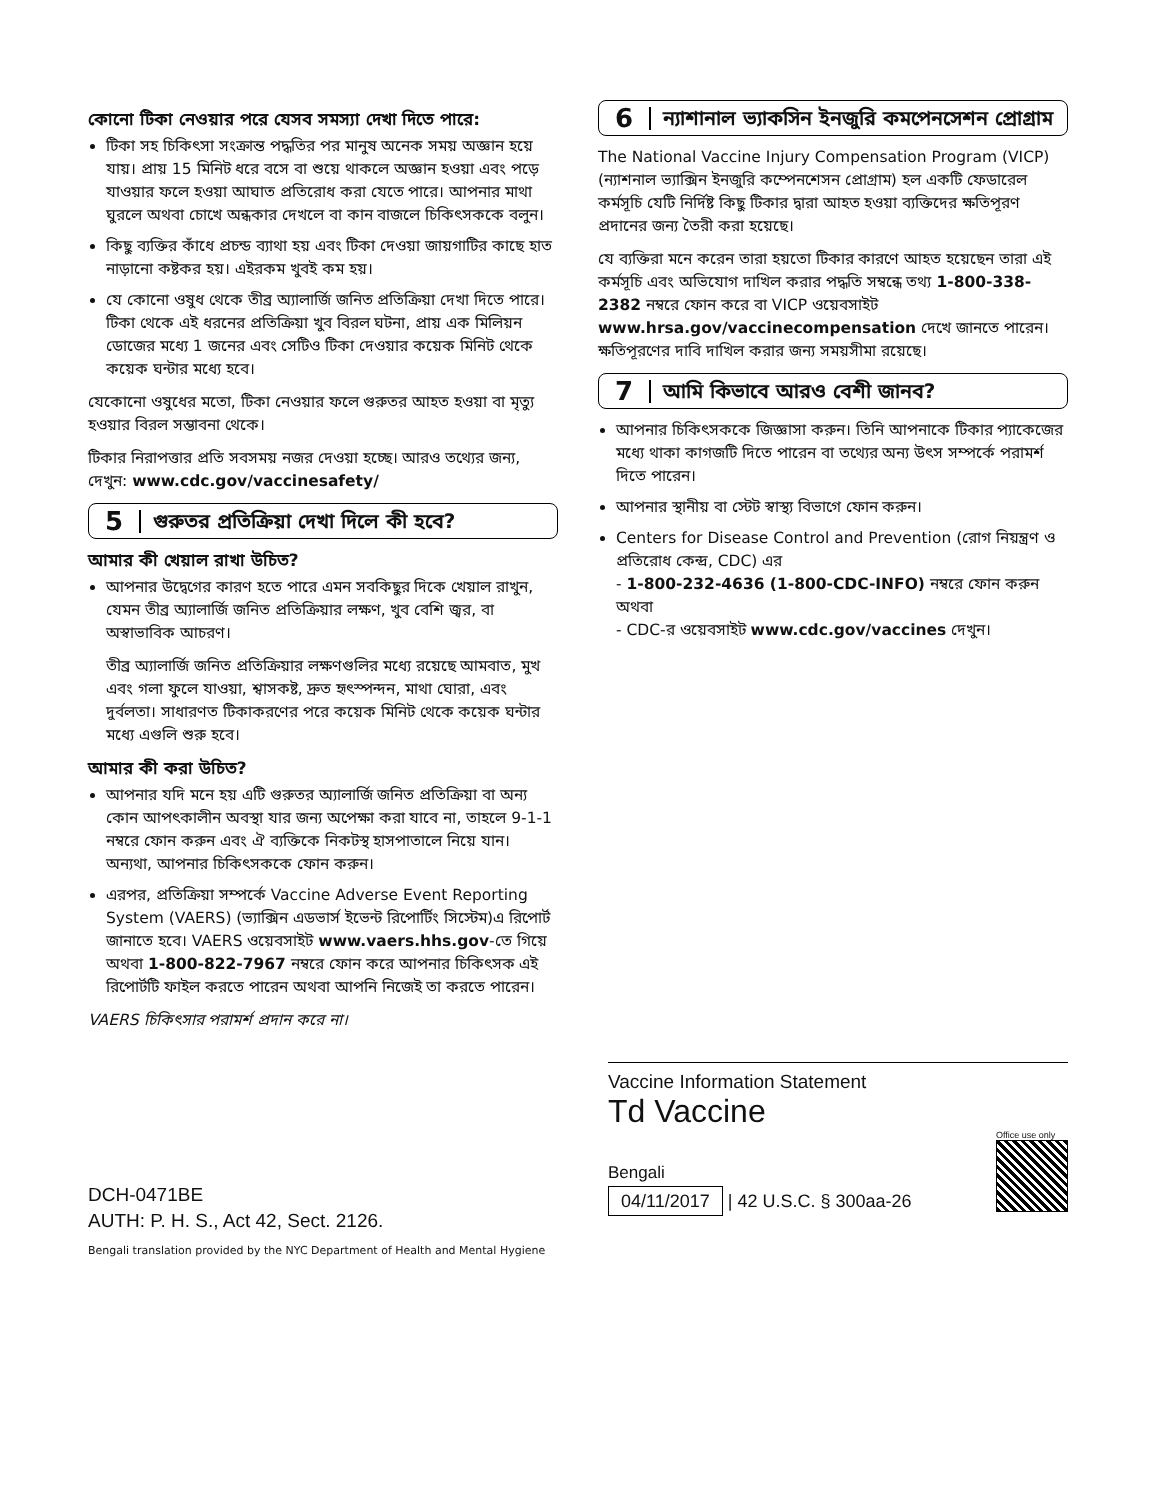কোনো টিকা নেওয়ার পরে যেসব সমস্যা দেখা দিতে পারে:
টিকা সহ চিকিৎসা সংক্রান্ত পদ্ধতির পর মানুষ অনেক সময় অজ্ঞান হয়ে যায়। প্রায় 15 মিনিট ধরে বসে বা শুয়ে থাকলে অজ্ঞান হওয়া এবং পড়ে যাওয়ার ফলে হওয়া আঘাত প্রতিরোধ করা যেতে পারে। আপনার মাথা ঘুরলে অথবা চোখে অন্ধকার দেখলে বা কান বাজলে চিকিৎসককে বলুন।
কিছু ব্যক্তির কাঁধে প্রচন্ড ব্যাথা হয় এবং টিকা দেওয়া জায়গাটির কাছে হাত নাড়ানো কষ্টকর হয়। এইরকম খুবই কম হয়।
যে কোনো ওষুধ থেকে তীব্র অ্যালার্জি জনিত প্রতিক্রিয়া দেখা দিতে পারে। টিকা থেকে এই ধরনের প্রতিক্রিয়া খুব বিরল ঘটনা, প্রায় এক মিলিয়ন ডোজের মধ্যে 1 জনের এবং সেটিও টিকা দেওয়ার কয়েক মিনিট থেকে কয়েক ঘন্টার মধ্যে হবে।
যেকোনো ওষুধের মতো, টিকা নেওয়ার ফলে গুরুতর আহত হওয়া বা মৃত্যু হওয়ার বিরল সম্ভাবনা থেকে।
টিকার নিরাপত্তার প্রতি সবসময় নজর দেওয়া হচ্ছে। আরও তথ্যের জন্য, দেখুন: www.cdc.gov/vaccinesafety/
5
গুরুতর প্রতিক্রিয়া দেখা দিলে কী হবে?
আমার কী খেয়াল রাখা উচিত?
আপনার উদ্বেগের কারণ হতে পারে এমন সবকিছুর দিকে খেয়াল রাখুন, যেমন তীব্র অ্যালার্জি জনিত প্রতিক্রিয়ার লক্ষণ, খুব বেশি জ্বর, বা অস্বাভাবিক আচরণ।
তীব্র অ্যালার্জি জনিত প্রতিক্রিয়ার লক্ষণগুলির মধ্যে রয়েছে আমবাত, মুখ এবং গলা ফুলে যাওয়া, শ্বাসকষ্ট, দ্রুত হৃৎস্পন্দন, মাথা ঘোরা, এবং দুর্বলতা। সাধারণত টিকাকরণের পরে কয়েক মিনিট থেকে কয়েক ঘন্টার মধ্যে এগুলি শুরু হবে।
আমার কী করা উচিত?
আপনার যদি মনে হয় এটি গুরুতর অ্যালার্জি জনিত প্রতিক্রিয়া বা অন্য কোন আপৎকালীন অবস্থা যার জন্য অপেক্ষা করা যাবে না, তাহলে 9-1-1 নম্বরে ফোন করুন এবং ঐ ব্যক্তিকে নিকটস্থ হাসপাতালে নিয়ে যান। অন্যথা, আপনার চিকিৎসককে ফোন করুন।
এরপর, প্রতিক্রিয়া সম্পর্কে Vaccine Adverse Event Reporting System (VAERS) (ভ্যাক্সিন এডভার্স ইভেন্ট রিপোর্টিং সিস্টেম)এ রিপোর্ট জানাতে হবে। VAERS ওয়েবসাইট www.vaers.hhs.gov-তে গিয়ে অথবা 1-800-822-7967 নম্বরে ফোন করে আপনার চিকিৎসক এই রিপোর্টটি ফাইল করতে পারেন অথবা আপনি নিজেই তা করতে পারেন।
VAERS চিকিৎসার পরামর্শ প্রদান করে না।
6
ন্যাশানাল ভ্যাকসিন ইনজুরি কমপেনসেশন প্রোগ্রাম
The National Vaccine Injury Compensation Program (VICP) (ন্যাশনাল ভ্যাক্সিন ইনজুরি কম্পেনশেসন প্রোগ্রাম) হল একটি ফেডারেল কর্মসূচি যেটি নির্দিষ্ট কিছু টিকার দ্বারা আহত হওয়া ব্যক্তিদের ক্ষতিপূরণ প্রদানের জন্য তৈরী করা হয়েছে।
যে ব্যক্তিরা মনে করেন তারা হয়তো টিকার কারণে আহত হয়েছেন তারা এই কর্মসূচি এবং অভিযোগ দাখিল করার পদ্ধতি সম্বন্ধে তথ্য 1-800-338-2382 নম্বরে ফোন করে বা VICP ওয়েবসাইট www.hrsa.gov/vaccinecompensation দেখে জানতে পারেন। ক্ষতিপূরণের দাবি দাখিল করার জন্য সময়সীমা রয়েছে।
7
আমি কিভাবে আরও বেশী জানব?
আপনার চিকিৎসককে জিজ্ঞাসা করুন। তিনি আপনাকে টিকার প্যাকেজের মধ্যে থাকা কাগজটি দিতে পারেন বা তথ্যের অন্য উৎস সম্পর্কে পরামর্শ দিতে পারেন।
আপনার স্থানীয় বা স্টেট স্বাস্থ্য বিভাগে ফোন করুন।
Centers for Disease Control and Prevention (রোগ নিয়ন্ত্রণ ও প্রতিরোধ কেন্দ্র, CDC) এর
- 1-800-232-4636 (1-800-CDC-INFO) নম্বরে ফোন করুন অথবা
- CDC-র ওয়েবসাইট www.cdc.gov/vaccines দেখুন।
DCH-0471BE
AUTH: P. H. S., Act 42, Sect. 2126.
Vaccine Information Statement
Td Vaccine
Bengali
04/11/2017 | 42 U.S.C. § 300aa-26
Office use only
Bengali translation provided by the NYC Department of Health and Mental Hygiene